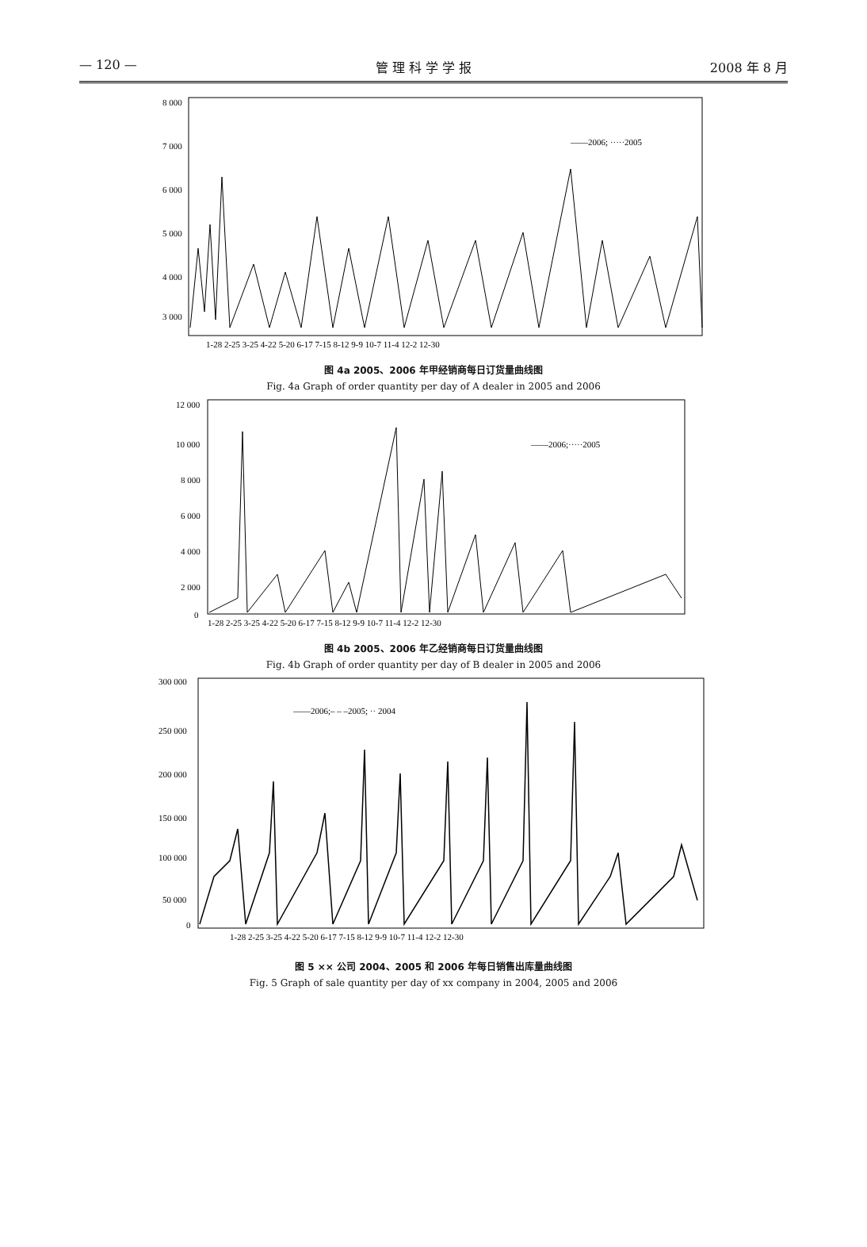— 120 — 管 理 科 学 学 报 2008 年 8 月
8 000
7 000
6 000
5 000
4 000
3 000
.
——2006; ·····2005
1-28 2-25 3-25 4-22 5-20 6-17 7-15 8-12 9-9 10-7 11-4 12-2 12-30
图 4a 2005、2006 年甲经销商每日订货量曲线图
Fig. 4a Graph of order quantity per day of A dealer in 2005 and 2006
12 000
10 000
8 000
6 000
4 000
2 000
0
——2006;·····2005
1-28 2-25 3-25 4-22 5-20 6-17 7-15 8-12 9-9 10-7 11-4 12-2 12-30
图 4b 2005、2006 年乙经销商每日订货量曲线图
Fig. 4b Graph of order quantity per day of B dealer in 2005 and 2006
300 000
250 000
200 000
150 000
100 000
50 000
0
——2006;– – –2005; ·· 2004
1-28 2-25 3-25 4-22 5-20 6-17 7-15 8-12 9-9 10-7 11-4 12-2 12-30
图 5 ×× 公司 2004、2005 和 2006 年每日销售出库量曲线图
Fig. 5 Graph of sale quantity per day of xx company in 2004, 2005 and 2006